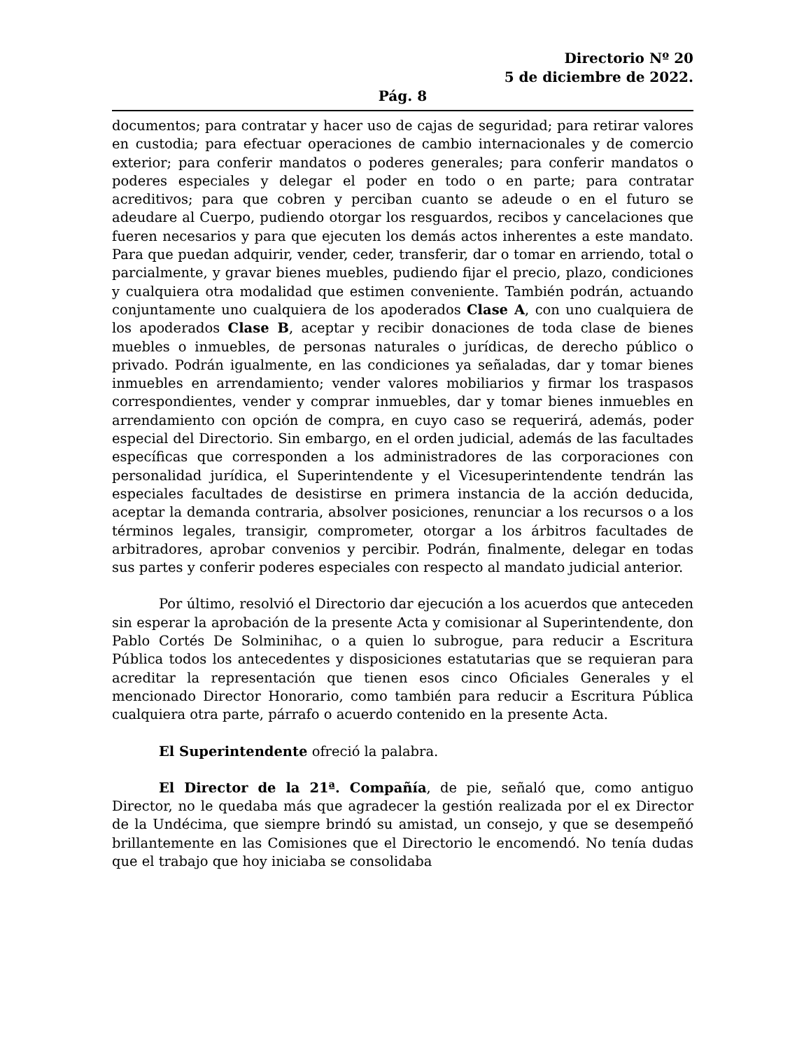Directorio Nº 20
5 de diciembre de 2022.
Pág. 8
documentos; para contratar y hacer uso de cajas de seguridad; para retirar valores en custodia; para efectuar operaciones de cambio internacionales y de comercio exterior; para conferir mandatos o poderes generales; para conferir mandatos o poderes especiales y delegar el poder en todo o en parte; para contratar acreditivos; para que cobren y perciban cuanto se adeude o en el futuro se adeudare al Cuerpo, pudiendo otorgar los resguardos, recibos y cancelaciones que fueren necesarios y para que ejecuten los demás actos inherentes a este mandato. Para que puedan adquirir, vender, ceder, transferir, dar o tomar en arriendo, total o parcialmente, y gravar bienes muebles, pudiendo fijar el precio, plazo, condiciones y cualquiera otra modalidad que estimen conveniente. También podrán, actuando conjuntamente uno cualquiera de los apoderados Clase A, con uno cualquiera de los apoderados Clase B, aceptar y recibir donaciones de toda clase de bienes muebles o inmuebles, de personas naturales o jurídicas, de derecho público o privado. Podrán igualmente, en las condiciones ya señaladas, dar y tomar bienes inmuebles en arrendamiento; vender valores mobiliarios y firmar los traspasos correspondientes, vender y comprar inmuebles, dar y tomar bienes inmuebles en arrendamiento con opción de compra, en cuyo caso se requerirá, además, poder especial del Directorio. Sin embargo, en el orden judicial, además de las facultades específicas que corresponden a los administradores de las corporaciones con personalidad jurídica, el Superintendente y el Vicesuperintendente tendrán las especiales facultades de desistirse en primera instancia de la acción deducida, aceptar la demanda contraria, absolver posiciones, renunciar a los recursos o a los términos legales, transigir, comprometer, otorgar a los árbitros facultades de arbitradores, aprobar convenios y percibir. Podrán, finalmente, delegar en todas sus partes y conferir poderes especiales con respecto al mandato judicial anterior.
Por último, resolvió el Directorio dar ejecución a los acuerdos que anteceden sin esperar la aprobación de la presente Acta y comisionar al Superintendente, don Pablo Cortés De Solminihac, o a quien lo subrogue, para reducir a Escritura Pública todos los antecedentes y disposiciones estatutarias que se requieran para acreditar la representación que tienen esos cinco Oficiales Generales y el mencionado Director Honorario, como también para reducir a Escritura Pública cualquiera otra parte, párrafo o acuerdo contenido en la presente Acta.
El Superintendente ofreció la palabra.
El Director de la 21ª. Compañía, de pie, señaló que, como antiguo Director, no le quedaba más que agradecer la gestión realizada por el ex Director de la Undécima, que siempre brindó su amistad, un consejo, y que se desempeñó brillantemente en las Comisiones que el Directorio le encomendó. No tenía dudas que el trabajo que hoy iniciaba se consolidaba